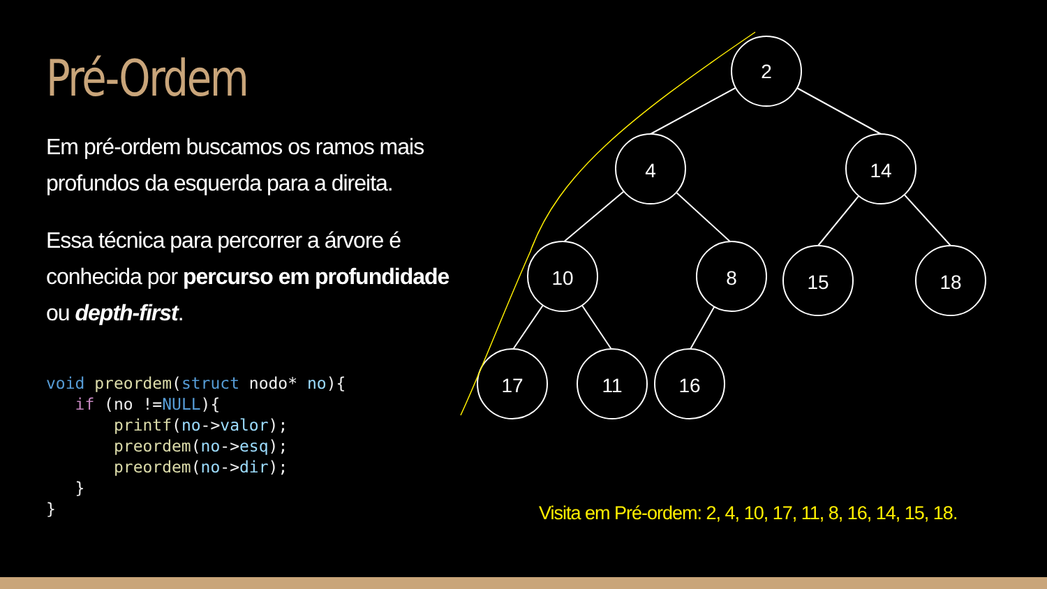2
4
14
10
8
15
18
17
11
16
Pré-Ordem
Em pré-ordem buscamos os ramos mais profundos da esquerda para a direita.
Essa técnica para percorrer a árvore é conhecida por percurso em profundidade ou depth-first.
void preordem(struct nodo* no){
   if (no !=NULL){
       printf(no->valor);
       preordem(no->esq);
       preordem(no->dir);
   }
}
Visita em Pré-ordem: 2, 4, 10, 17, 11, 8, 16, 14, 15, 18.